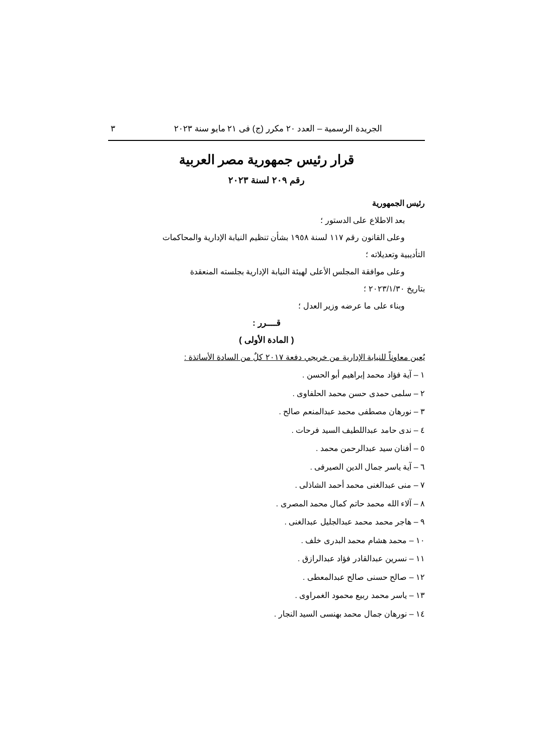الجريدة الرسمية – العدد ٢٠ مكرر (ج) فى ٢١ مايو سنة ٢٠٢٣ ٣
قرار رئيس جمهورية مصر العربية
رقم ٢٠٩ لسنة ٢٠٢٣
رئيس الجمهورية
بعد الاطلاع على الدستور ؛
وعلى القانون رقم ١١٧ لسنة ١٩٥٨ بشأن تنظيم النيابة الإدارية والمحاكمات
التأديبية وتعديلاته ؛
وعلى موافقة المجلس الأعلى لهيئة النيابة الإدارية بجلسته المنعقدة
بتاريخ ٢٠٢٣/١/٣٠ ؛
وبناء على ما عرضه وزير العدل ؛
قــــرر :
( المادة الأولى )
يُعين معاوناً للنيابة الإدارية من خريجي دفعة ٢٠١٧ كلٌ من السادة الأساتذة :
١ – آية فؤاد محمد إبراهيم أبو الحسن .
٢ – سلمى حمدى حسن محمد الحلفاوى .
٣ – نورهان مصطفى محمد عبدالمنعم صالح .
٤ – ندى حامد عبداللطيف السيد فرحات .
٥ – أفنان سيد عبدالرحمن محمد .
٦ – آية ياسر جمال الدين الصيرفى .
٧ – منى عبدالغنى محمد أحمد الشاذلى .
٨ – آلاء الله محمد حاتم كمال محمد المصرى .
٩ – هاجر محمد محمد عبدالجليل عبدالغنى .
١٠ – محمد هشام محمد البدرى خلف .
١١ – نسرين عبدالقادر فؤاد عبدالرازق .
١٢ – صالح حسنى صالح عبدالمعطى .
١٣ – ياسر محمد ربيع محمود الغمراوى .
١٤ – نورهان جمال محمد بهنسى السيد النجار .